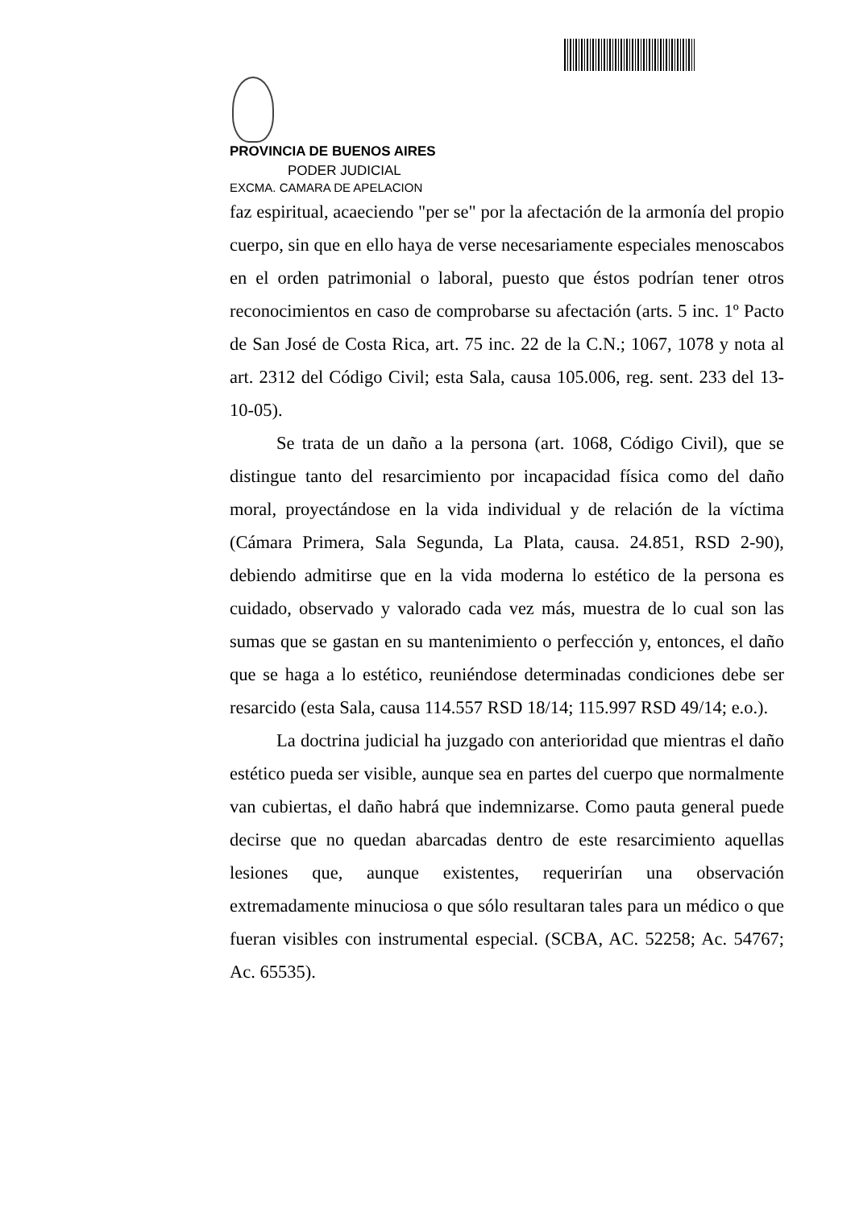PROVINCIA DE BUENOS AIRES
PODER JUDICIAL
EXCMA. CAMARA DE APELACION
faz espiritual, acaeciendo "per se" por la afectación de la armonía del propio cuerpo, sin que en ello haya de verse necesariamente especiales menoscabos en el orden patrimonial o laboral, puesto que éstos podrían tener otros reconocimientos en caso de comprobarse su afectación (arts. 5 inc. 1º Pacto de San José de Costa Rica, art. 75 inc. 22 de la C.N.; 1067, 1078 y nota al art. 2312 del Código Civil; esta Sala, causa 105.006, reg. sent. 233 del 13-10-05).
Se trata de un daño a la persona (art. 1068, Código Civil), que se distingue tanto del resarcimiento por incapacidad física como del daño moral, proyectándose en la vida individual y de relación de la víctima (Cámara Primera, Sala Segunda, La Plata, causa. 24.851, RSD 2-90), debiendo admitirse que en la vida moderna lo estético de la persona es cuidado, observado y valorado cada vez más, muestra de lo cual son las sumas que se gastan en su mantenimiento o perfección y, entonces, el daño que se haga a lo estético, reuniéndose determinadas condiciones debe ser resarcido (esta Sala, causa 114.557 RSD 18/14; 115.997 RSD 49/14; e.o.).
La doctrina judicial ha juzgado con anterioridad que mientras el daño estético pueda ser visible, aunque sea en partes del cuerpo que normalmente van cubiertas, el daño habrá que indemnizarse. Como pauta general puede decirse que no quedan abarcadas dentro de este resarcimiento aquellas lesiones que, aunque existentes, requerirían una observación extremadamente minuciosa o que sólo resultaran tales para un médico o que fueran visibles con instrumental especial. (SCBA, AC. 52258; Ac. 54767; Ac. 65535).